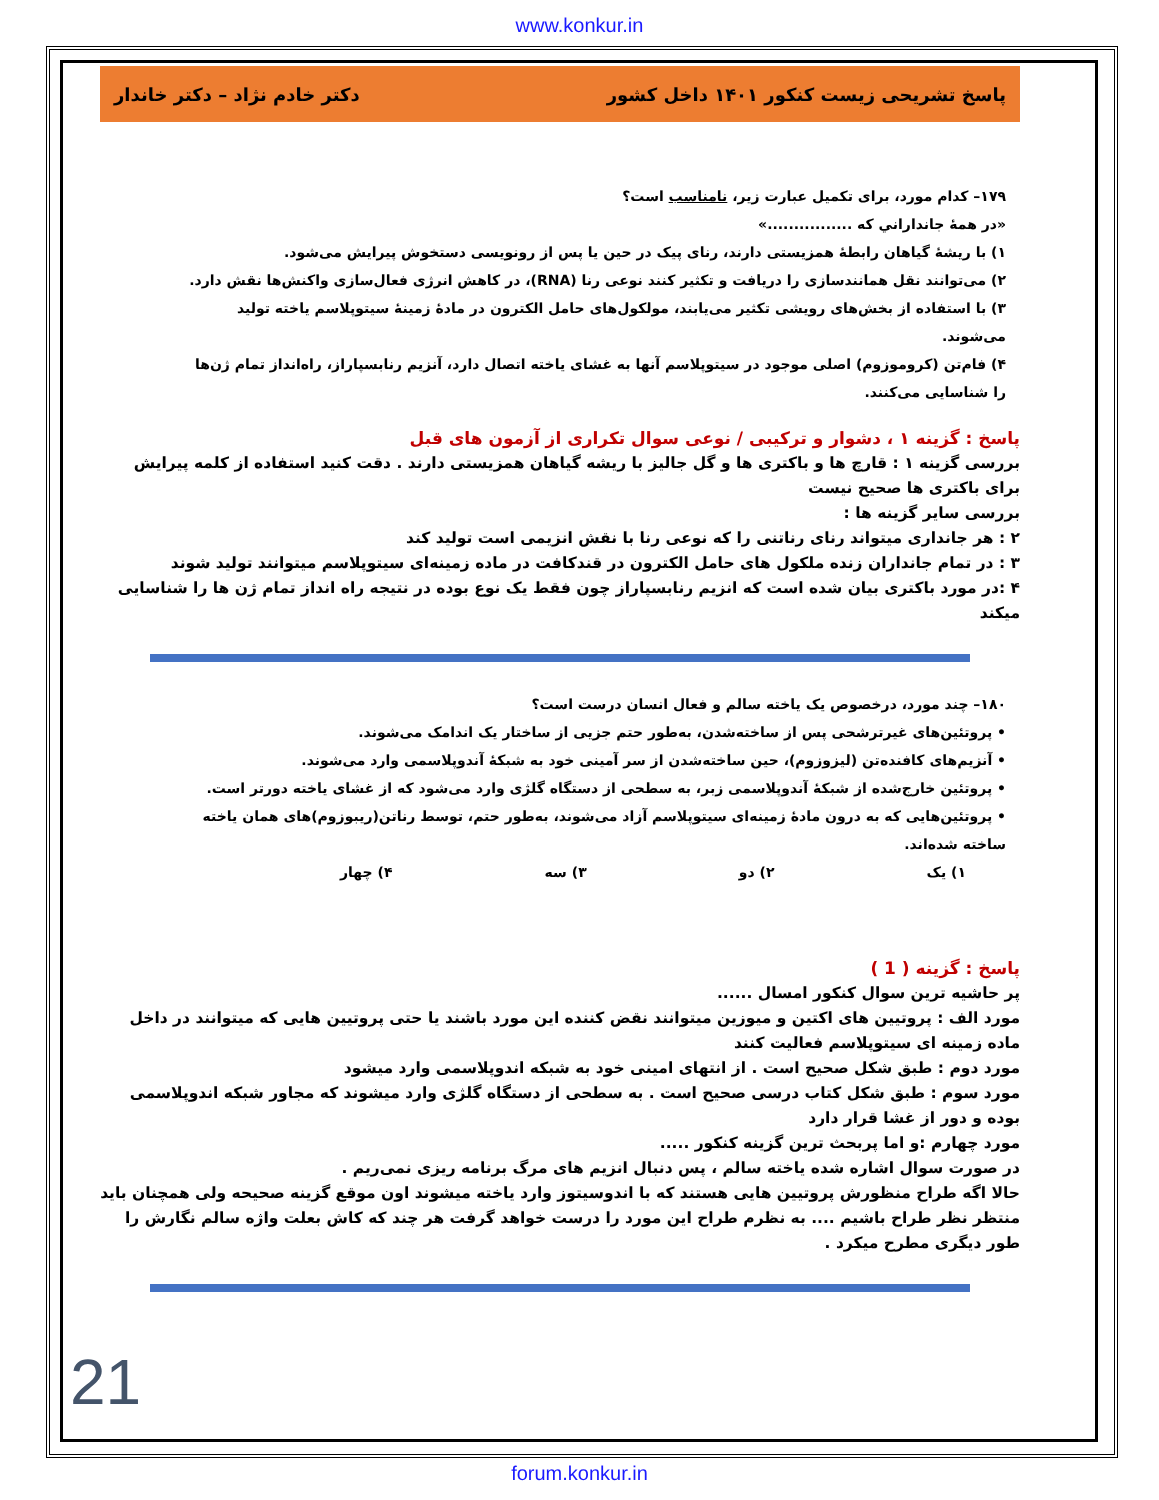www.konkur.in
پاسخ تشریحی زیست کنکور ۱۴۰۱ داخل کشور دکتر خادم نژاد – دکتر خاندار
۱۷۹– کدام مورد، برای تکمیل عبارت زیر، نامناسب است؟
«در همهٔ جانداراني که ................»
۱) با ریشهٔ گیاهان رابطهٔ همزیستی دارند، رنای پیک در حین یا پس از رونویسی دستخوش پیرایش می‌شود.
۲) می‌توانند نقل همانندسازی را دریافت و تکثیر کنند نوعی رنا (RNA)، در کاهش انرژی فعال‌سازی واکنش‌ها نقش دارد.
۳) با استفاده از بخش‌های رویشی تکثیر می‌یابند، مولکول‌های حامل الکترون در مادهٔ زمینهٔ سیتوپلاسم یاخته تولید می‌شوند.
۴) فام‌تن (کروموزوم) اصلی موجود در سیتوپلاسم آنها به غشای یاخته اتصال دارد، آنزیم رنابسپاراز، راه‌انداز تمام ژن‌ها را شناسایی می‌کنند.
پاسخ : گزینه ۱ ، دشوار و ترکیبی / نوعی سوال تکراری از آزمون های قبل
بررسی گزینه ۱ : قارچ ها و باکتری ها و گل جالیز با ریشه گیاهان همزیستی دارند . دقت کنید استفاده از کلمه پیرایش برای باکتری ها صحیح نیست
بررسی سایر گزینه ها :
۲ : هر جانداری میتواند رنای رناتنی را که نوعی رنا با نقش انزیمی است تولید کند
۳ : در تمام جانداران زنده ملکول های حامل الکترون در قندکافت در ماده زمینه‌ای سیتوپلاسم میتوانند تولید شوند
۴ :در مورد باکتری بیان شده است که انزیم رنابسپاراز چون فقط یک نوع بوده در نتیجه راه انداز تمام ژن ها را شناسایی میکند
۱۸۰– چند مورد، درخصوص یک یاخته سالم و فعال انسان درست است؟
• پروتئین‌های غیرترشحی پس از ساخته‌شدن، به‌طور حتم جزیی از ساختار یک اندامک می‌شوند.
• آنزیم‌های کافنده‌تن (لیزوزوم)، حین ساخته‌شدن از سر آمینی خود به شبکهٔ آندوپلاسمی وارد می‌شوند.
• پروتئین خارج‌شده از شبکهٔ آندوپلاسمی زبر، به سطحی از دستگاه گلژی وارد می‌شود که از غشای یاخته دورتر است.
• پروتئین‌هایی که به درون مادهٔ زمینه‌ای سیتوپلاسم آزاد می‌شوند، به‌طور حتم، توسط رناتن(ریبوزوم)های همان یاخته ساخته شده‌اند.
۱) یک ۲) دو ۳) سه ۴) چهار
پاسخ : گزینه ( 1 )
پر حاشیه ترین سوال کنکور امسال ......
مورد الف : پروتیین های اکتین و میوزین میتوانند نقض کننده این مورد باشند یا حتی پروتیین هایی که میتوانند در داخل ماده زمینه ای سیتوپلاسم فعالیت کنند
مورد دوم : طبق شکل صحیح است . از انتهای امینی خود به شبکه اندوپلاسمی وارد میشود
مورد سوم : طبق شکل کتاب درسی صحیح است . به سطحی از دستگاه گلژی وارد میشوند که مجاور شبکه اندوپلاسمی بوده و دور از غشا قرار دارد
مورد چهارم :و اما پربحث ترین گزینه کنکور .....
در صورت سوال اشاره شده یاخته سالم ، پس دنبال انزیم های مرگ برنامه ریزی نمی‌ریم .
حالا اگه طراح منظورش پروتیین هایی هستند که با اندوسیتوز وارد یاخته میشوند اون موقع گزینه صحیحه ولی همچنان باید منتظر نظر طراح باشیم .... به نظرم طراح این مورد را درست خواهد گرفت هر چند که کاش بعلت واژه سالم نگارش را طور دیگری مطرح میکرد .
21
forum.konkur.in